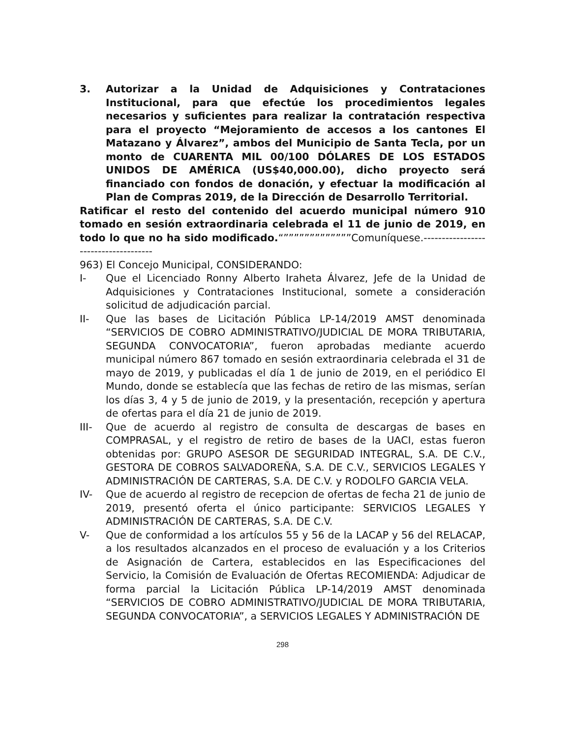3. Autorizar a la Unidad de Adquisiciones y Contrataciones Institucional, para que efectúe los procedimientos legales necesarios y suficientes para realizar la contratación respectiva para el proyecto “Mejoramiento de accesos a los cantones El Matazano y Álvarez”, ambos del Municipio de Santa Tecla, por un monto de CUARENTA MIL 00/100 DÓLARES DE LOS ESTADOS UNIDOS DE AMÉRICA (US$40,000.00), dicho proyecto será financiado con fondos de donación, y efectuar la modificación al Plan de Compras 2019, de la Dirección de Desarrollo Territorial.
Ratificar el resto del contenido del acuerdo municipal número 910 tomado en sesión extraordinaria celebrada el 11 de junio de 2019, en todo lo que no ha sido modificado.“”””””””””””””Comuníquese.-------------------------------------
963) El Concejo Municipal, CONSIDERANDO:
I- Que el Licenciado Ronny Alberto Iraheta Álvarez, Jefe de la Unidad de Adquisiciones y Contrataciones Institucional, somete a consideración solicitud de adjudicación parcial.
II- Que las bases de Licitación Pública LP-14/2019 AMST denominada “SERVICIOS DE COBRO ADMINISTRATIVO/JUDICIAL DE MORA TRIBUTARIA, SEGUNDA CONVOCATORIA”, fueron aprobadas mediante acuerdo municipal número 867 tomado en sesión extraordinaria celebrada el 31 de mayo de 2019, y publicadas el día 1 de junio de 2019, en el periódico El Mundo, donde se establecía que las fechas de retiro de las mismas, serían los días 3, 4 y 5 de junio de 2019, y la presentación, recepción y apertura de ofertas para el día 21 de junio de 2019.
III- Que de acuerdo al registro de consulta de descargas de bases en COMPRASAL, y el registro de retiro de bases de la UACI, estas fueron obtenidas por: GRUPO ASESOR DE SEGURIDAD INTEGRAL, S.A. DE C.V., GESTORA DE COBROS SALVADOREÑA, S.A. DE C.V., SERVICIOS LEGALES Y ADMINISTRACIÓN DE CARTERAS, S.A. DE C.V. y RODOLFO GARCIA VELA.
IV- Que de acuerdo al registro de recepcion de ofertas de fecha 21 de junio de 2019, presentó oferta el único participante: SERVICIOS LEGALES Y ADMINISTRACIÓN DE CARTERAS, S.A. DE C.V.
V- Que de conformidad a los artículos 55 y 56 de la LACAP y 56 del RELACAP, a los resultados alcanzados en el proceso de evaluación y a los Criterios de Asignación de Cartera, establecidos en las Especificaciones del Servicio, la Comisión de Evaluación de Ofertas RECOMIENDA: Adjudicar de forma parcial la Licitación Pública LP-14/2019 AMST denominada “SERVICIOS DE COBRO ADMINISTRATIVO/JUDICIAL DE MORA TRIBUTARIA, SEGUNDA CONVOCATORIA”, a SERVICIOS LEGALES Y ADMINISTRACIÓN DE
298